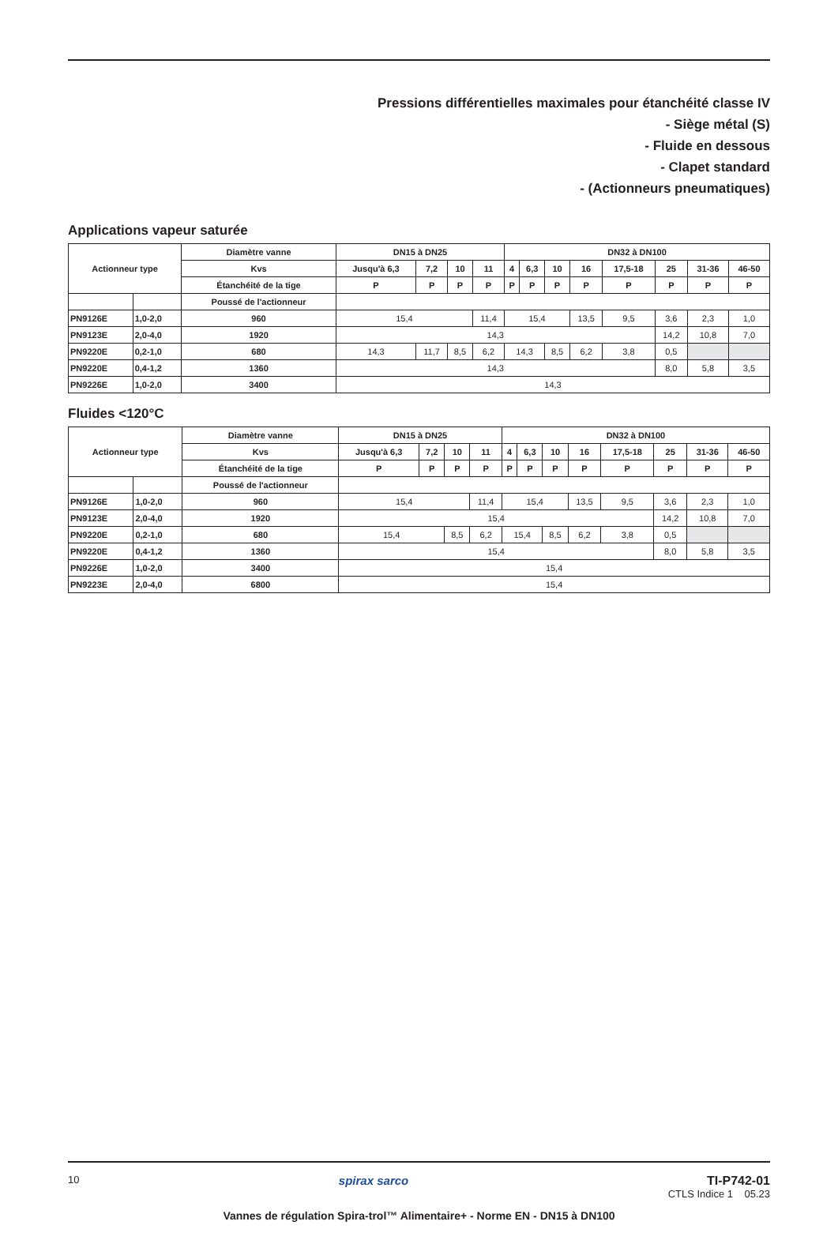Pressions différentielles maximales pour étanchéité classe IV
- Siège métal (S)
- Fluide en dessous
- Clapet standard
- (Actionneurs pneumatiques)
Applications vapeur saturée
| Actionneur type | | Diamètre vanne | DN15 à DN25 | | | | DN32 à DN100 | | | | | | | |
| --- | --- | --- | --- | --- | --- | --- | --- | --- | --- | --- | --- | --- | --- | --- |
| | | Kvs | Jusqu'à 6,3 | 7,2 | 10 | 11 | 4 | 6,3 | 10 | 16 | 17,5-18 | 25 | 31-36 | 46-50 |
| | | Étanchéité de la tige | P | P | P | P | P | P | P | P | P | P | P | P |
| | | Poussé de l'actionneur | | | | | | | | | | | | |
| PN9126E | 1,0-2,0 | 960 | 15,4 | | | 11,4 | 15,4 | | | 13,5 | 9,5 | 3,6 | 2,3 | 1,0 |
| PN9123E | 2,0-4,0 | 1920 | 14,3 | | | | | | | | | 14,2 | 10,8 | 7,0 |
| PN9220E | 0,2-1,0 | 680 | 14,3 | 11,7 | 8,5 | 6,2 | 14,3 | | 8,5 | 6,2 | 3,8 | 0,5 | | |
| PN9220E | 0,4-1,2 | 1360 | 14,3 | | | | | | | | | 8,0 | 5,8 | 3,5 |
| PN9226E | 1,0-2,0 | 3400 | 14,3 | | | | | | | | | | | |
Fluides <120°C
| Actionneur type | | Diamètre vanne | DN15 à DN25 | | | | DN32 à DN100 | | | | | | | |
| --- | --- | --- | --- | --- | --- | --- | --- | --- | --- | --- | --- | --- | --- | --- |
| | | Kvs | Jusqu'à 6,3 | 7,2 | 10 | 11 | 4 | 6,3 | 10 | 16 | 17,5-18 | 25 | 31-36 | 46-50 |
| | | Étanchéité de la tige | P | P | P | P | P | P | P | P | P | P | P | P |
| | | Poussé de l'actionneur | | | | | | | | | | | | |
| PN9126E | 1,0-2,0 | 960 | 15,4 | | | 11,4 | 15,4 | | | 13,5 | 9,5 | 3,6 | 2,3 | 1,0 |
| PN9123E | 2,0-4,0 | 1920 | 15,4 | | | | | | | | | 14,2 | 10,8 | 7,0 |
| PN9220E | 0,2-1,0 | 680 | 15,4 | | 8,5 | 6,2 | 15,4 | | 8,5 | 6,2 | 3,8 | 0,5 | | |
| PN9220E | 0,4-1,2 | 1360 | 15,4 | | | | | | | | | 8,0 | 5,8 | 3,5 |
| PN9226E | 1,0-2,0 | 3400 | 15,4 | | | | | | | | | | | |
| PN9223E | 2,0-4,0 | 6800 | 15,4 | | | | | | | | | | | |
10
spirax sarco TI-P742-01
CTLS Indice 1 05.23
Vannes de régulation Spira-trol™ Alimentaire+ - Norme EN - DN15 à DN100